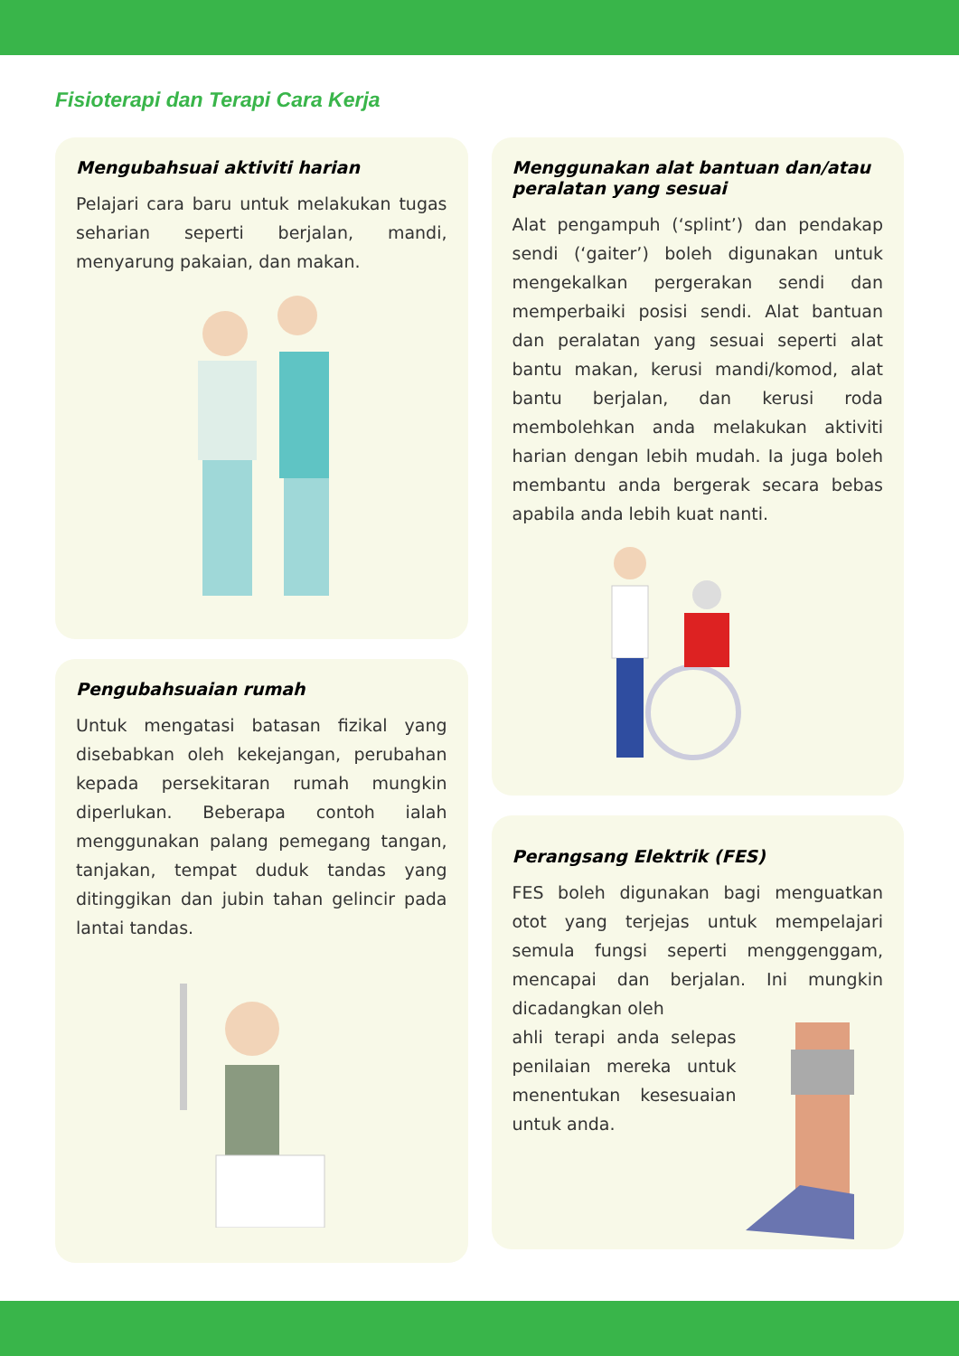Fisioterapi dan Terapi Cara Kerja
Mengubahsuai aktiviti harian
Pelajari cara baru untuk melakukan tugas seharian seperti berjalan, mandi, menyarung pakaian, dan makan.
Pengubahsuaian rumah
Untuk mengatasi batasan fizikal yang disebabkan oleh kekejangan, perubahan kepada persekitaran rumah mungkin diperlukan. Beberapa contoh ialah menggunakan palang pemegang tangan, tanjakan, tempat duduk tandas yang ditinggikan dan jubin tahan gelincir pada lantai tandas.
Menggunakan alat bantuan dan/atau peralatan yang sesuai
Alat pengampuh (‘splint’) dan pendakap sendi (‘gaiter’) boleh digunakan untuk mengekalkan pergerakan sendi dan memperbaiki posisi sendi. Alat bantuan dan peralatan yang sesuai seperti alat bantu makan, kerusi mandi/komod, alat bantu berjalan, dan kerusi roda membolehkan anda melakukan aktiviti harian dengan lebih mudah. Ia juga boleh membantu anda bergerak secara bebas apabila anda lebih kuat nanti.
Perangsang Elektrik (FES)
FES boleh digunakan bagi menguatkan otot yang terjejas untuk mempelajari semula fungsi seperti menggenggam, mencapai dan berjalan. Ini mungkin dicadangkan oleh
ahli terapi anda selepas penilaian mereka untuk menentukan kesesuaian untuk anda.